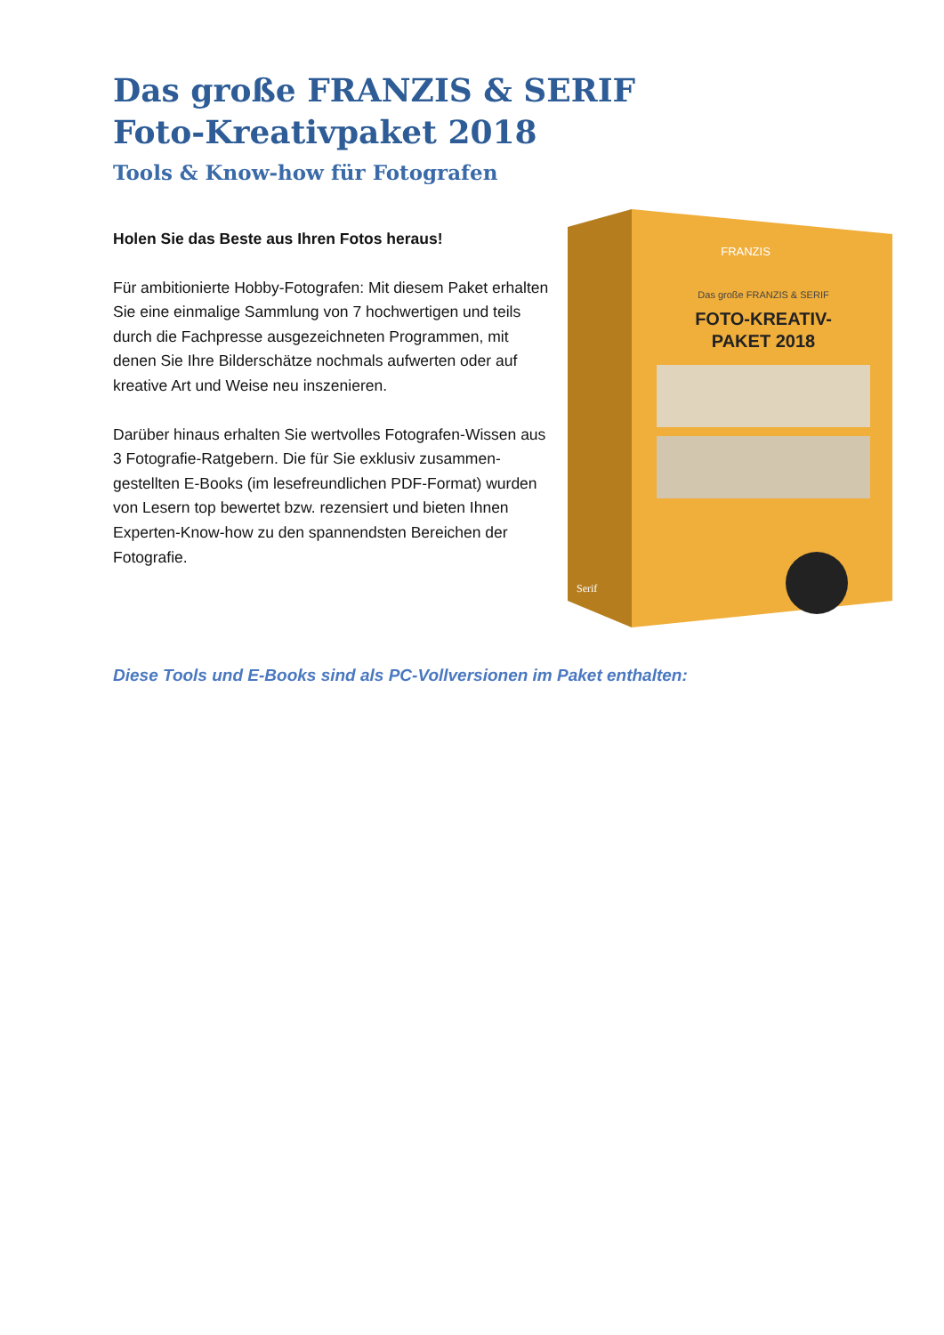Das große FRANZIS & SERIF
Foto-Kreativpaket 2018
Tools & Know-how für Fotografen
Holen Sie das Beste aus Ihren Fotos heraus!
Für ambitionierte Hobby-Fotografen: Mit diesem Paket erhalten Sie eine einmalige Sammlung von 7 hochwertigen und teils durch die Fachpresse ausgezeichneten Programmen, mit denen Sie Ihre Bilderschätze nochmals aufwerten oder auf kreative Art und Weise neu inszenieren.
Darüber hinaus erhalten Sie wertvolles Fotografen-Wissen aus 3 Fotografie-Ratgebern. Die für Sie exklusiv zusammen-gestellten E-Books (im lesefreundlichen PDF-Format) wurden von Lesern top bewertet bzw. rezensiert und bieten Ihnen Experten-Know-how zu den spannendsten Bereichen der Fotografie.
FRANZIS
Das große FRANZIS & SERIF
FOTO-KREATIV-
PAKET 2018
Serif
Diese Tools und E-Books sind als PC-Vollversionen im Paket enthalten: